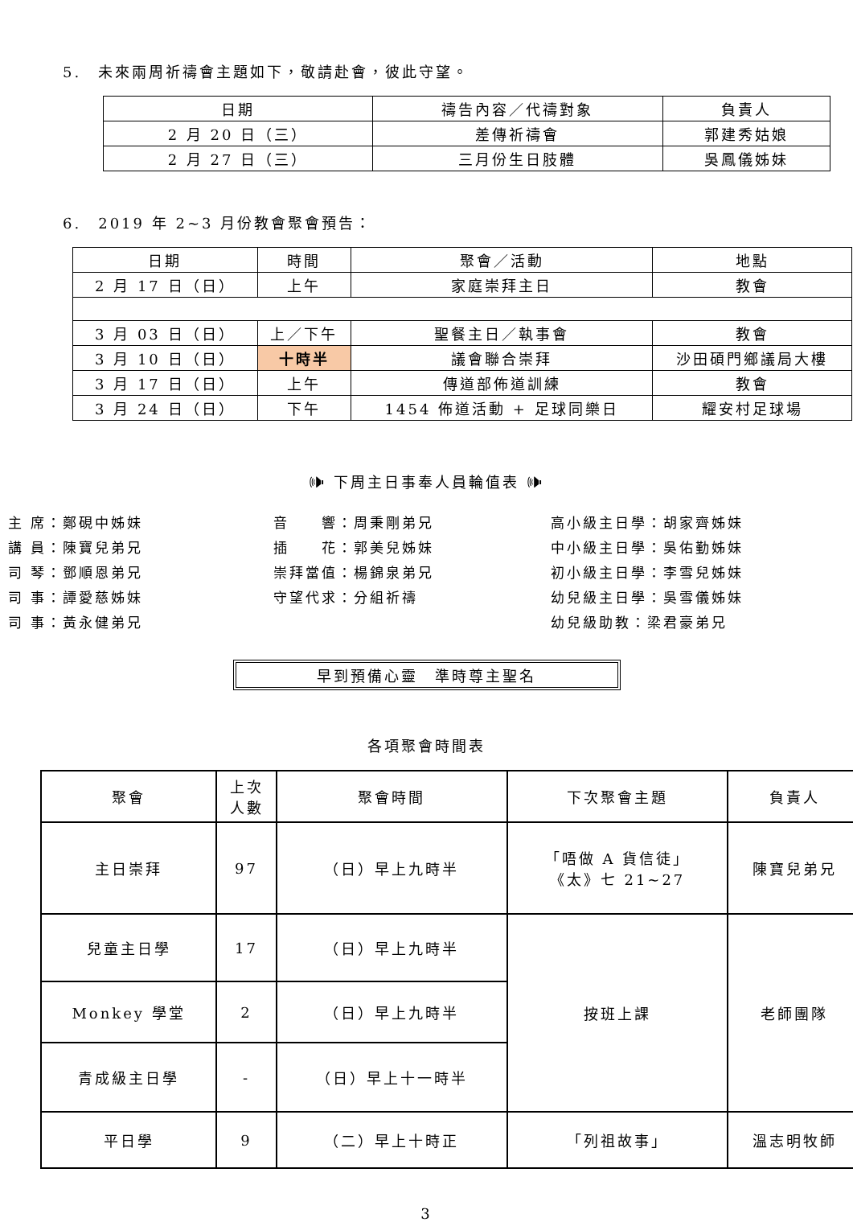5.　未來兩周祈禱會主題如下，敬請赴會，彼此守望。
| 日期 | 禱告內容／代禱對象 | 負責人 |
| --- | --- | --- |
| 2 月 20 日（三） | 差傳祈禱會 | 郭建秀姑娘 |
| 2 月 27 日（三） | 三月份生日肢體 | 吳鳳儀姊妹 |
6.　2019 年 2~3 月份教會聚會預告：
| 日期 | 時間 | 聚會／活動 | 地點 |
| --- | --- | --- | --- |
| 2 月 17 日（日） | 上午 | 家庭崇拜主日 | 教會 |
| 3 月 03 日（日） | 上／下午 | 聖餐主日／執事會 | 教會 |
| 3 月 10 日（日） | 十時半 | 議會聯合崇拜 | 沙田碩門鄉議局大樓 |
| 3 月 17 日（日） | 上午 | 傳道部佈道訓練 | 教會 |
| 3 月 24 日（日） | 下午 | 1454 佈道活動 + 足球同樂日 | 耀安村足球場 |
🕪 下周主日事奉人員輪值表 🕪
主 席：鄭硯中姊妹
講 員：陳寶兒弟兄
司 琴：鄧順恩弟兄
司 事：譚愛慈姊妹
司 事：黃永健弟兄
音　　響：周秉剛弟兄
插　　花：郭美兒姊妹
崇拜當值：楊錦泉弟兄
守望代求：分組祈禱
高小級主日學：胡家齊姊妹
中小級主日學：吳佑勤姊妹
初小級主日學：李雪兒姊妹
幼兒級主日學：吳雪儀姊妹
幼兒級助教：梁君豪弟兄
早到預備心靈　準時尊主聖名
各項聚會時間表
| 聚會 | 上次 人數 | 聚會時間 | 下次聚會主題 | 負責人 |
| 主日崇拜 | 97 | （日）早上九時半 | 「唔做 A 貨信徒」 《太》七 21~27 | 陳寶兒弟兄 |
| 兒童主日學 | 17 | （日）早上九時半 | 按班上課 | 老師團隊 |
| Monkey 學堂 | 2 | （日）早上九時半 | | |
| 青成級主日學 | - | （日）早上十一時半 | | |
| 平日學 | 9 | （二）早上十時正 | 「列祖故事」 | 溫志明牧師 |
3